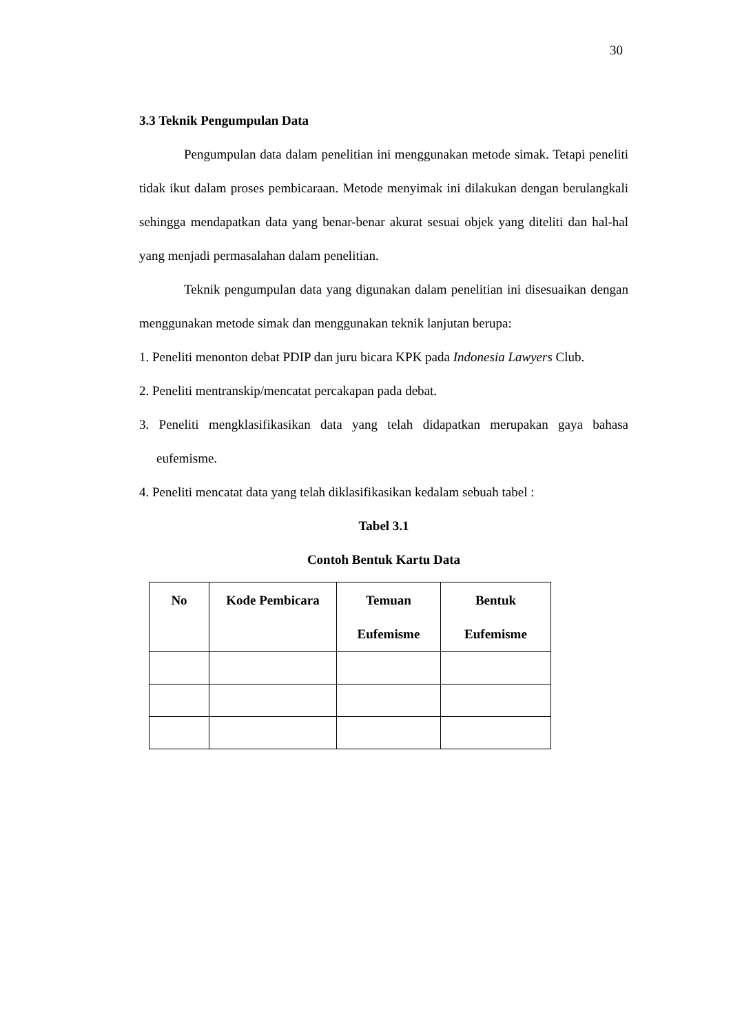30
3.3 Teknik Pengumpulan Data
Pengumpulan data dalam penelitian ini menggunakan metode simak. Tetapi peneliti tidak ikut dalam proses pembicaraan. Metode menyimak ini dilakukan dengan berulangkali sehingga mendapatkan data yang benar-benar akurat sesuai objek yang diteliti dan hal-hal yang menjadi permasalahan dalam penelitian.
Teknik pengumpulan data yang digunakan dalam penelitian ini disesuaikan dengan menggunakan metode simak dan menggunakan teknik lanjutan berupa:
1. Peneliti menonton debat PDIP dan juru bicara KPK pada Indonesia Lawyers Club.
2. Peneliti mentranskip/mencatat percakapan pada debat.
3. Peneliti mengklasifikasikan data yang telah didapatkan merupakan gaya bahasa eufemisme.
4. Peneliti mencatat data yang telah diklasifikasikan kedalam sebuah tabel :
Tabel 3.1
Contoh Bentuk Kartu Data
| No | Kode Pembicara | Temuan Eufemisme | Bentuk Eufemisme |
| --- | --- | --- | --- |